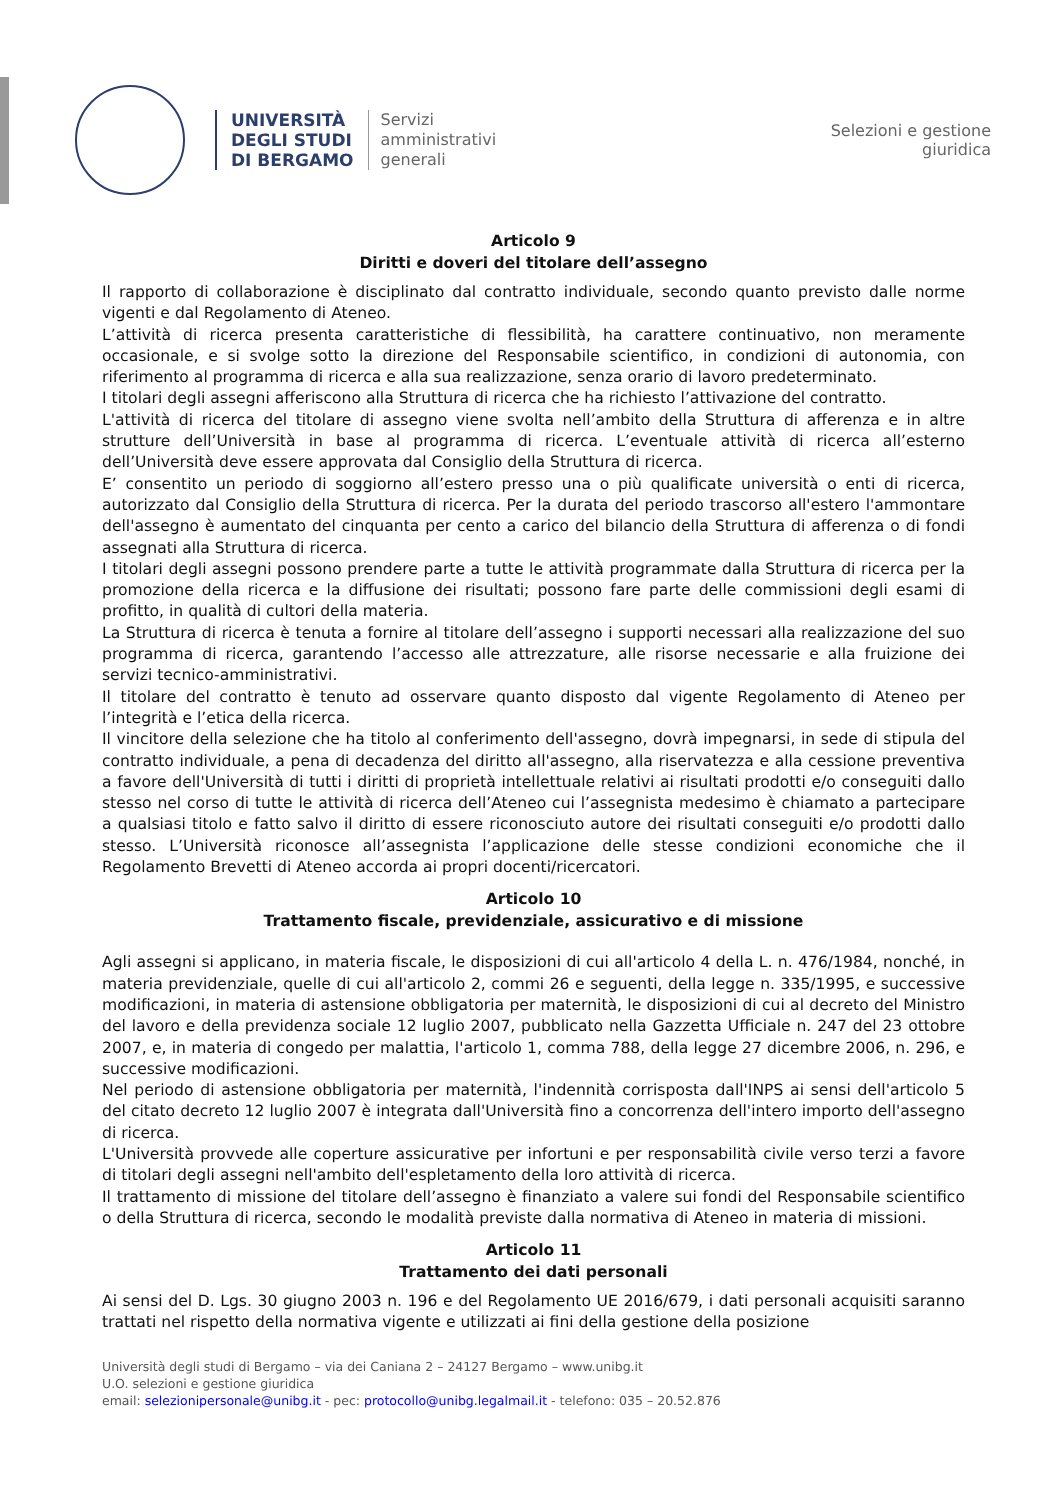UNIVERSITÀ
DEGLI STUDI
DI BERGAMO
Servizi
amministrativi
generali
Selezioni e gestione
giuridica
Articolo 9
Diritti e doveri del titolare dell’assegno
Il rapporto di collaborazione è disciplinato dal contratto individuale, secondo quanto previsto dalle norme vigenti e dal Regolamento di Ateneo.
L’attività di ricerca presenta caratteristiche di flessibilità, ha carattere continuativo, non meramente occasionale, e si svolge sotto la direzione del Responsabile scientifico, in condizioni di autonomia, con riferimento al programma di ricerca e alla sua realizzazione, senza orario di lavoro predeterminato.
I titolari degli assegni afferiscono alla Struttura di ricerca che ha richiesto l’attivazione del contratto.
L'attività di ricerca del titolare di assegno viene svolta nell’ambito della Struttura di afferenza e in altre strutture dell’Università in base al programma di ricerca. L’eventuale attività di ricerca all’esterno dell’Università deve essere approvata dal Consiglio della Struttura di ricerca.
E’ consentito un periodo di soggiorno all’estero presso una o più qualificate università o enti di ricerca, autorizzato dal Consiglio della Struttura di ricerca. Per la durata del periodo trascorso all'estero l'ammontare dell'assegno è aumentato del cinquanta per cento a carico del bilancio della Struttura di afferenza o di fondi assegnati alla Struttura di ricerca.
I titolari degli assegni possono prendere parte a tutte le attività programmate dalla Struttura di ricerca per la promozione della ricerca e la diffusione dei risultati; possono fare parte delle commissioni degli esami di profitto, in qualità di cultori della materia.
La Struttura di ricerca è tenuta a fornire al titolare dell’assegno i supporti necessari alla realizzazione del suo programma di ricerca, garantendo l’accesso alle attrezzature, alle risorse necessarie e alla fruizione dei servizi tecnico-amministrativi.
Il titolare del contratto è tenuto ad osservare quanto disposto dal vigente Regolamento di Ateneo per l’integrità e l’etica della ricerca.
Il vincitore della selezione che ha titolo al conferimento dell'assegno, dovrà impegnarsi, in sede di stipula del contratto individuale, a pena di decadenza del diritto all'assegno, alla riservatezza e alla cessione preventiva a favore dell'Università di tutti i diritti di proprietà intellettuale relativi ai risultati prodotti e/o conseguiti dallo stesso nel corso di tutte le attività di ricerca dell’Ateneo cui l’assegnista medesimo è chiamato a partecipare a qualsiasi titolo e fatto salvo il diritto di essere riconosciuto autore dei risultati conseguiti e/o prodotti dallo stesso. L’Università riconosce all’assegnista l’applicazione delle stesse condizioni economiche che il Regolamento Brevetti di Ateneo accorda ai propri docenti/ricercatori.
Articolo 10
Trattamento fiscale, previdenziale, assicurativo e di missione
Agli assegni si applicano, in materia fiscale, le disposizioni di cui all'articolo 4 della L. n. 476/1984, nonché, in materia previdenziale, quelle di cui all'articolo 2, commi 26 e seguenti, della legge n. 335/1995, e successive modificazioni, in materia di astensione obbligatoria per maternità, le disposizioni di cui al decreto del Ministro del lavoro e della previdenza sociale 12 luglio 2007, pubblicato nella Gazzetta Ufficiale n. 247 del 23 ottobre 2007, e, in materia di congedo per malattia, l'articolo 1, comma 788, della legge 27 dicembre 2006, n. 296, e successive modificazioni.
Nel periodo di astensione obbligatoria per maternità, l'indennità corrisposta dall'INPS ai sensi dell'articolo 5 del citato decreto 12 luglio 2007 è integrata dall'Università fino a concorrenza dell'intero importo dell'assegno di ricerca.
L'Università provvede alle coperture assicurative per infortuni e per responsabilità civile verso terzi a favore di titolari degli assegni nell'ambito dell'espletamento della loro attività di ricerca.
Il trattamento di missione del titolare dell’assegno è finanziato a valere sui fondi del Responsabile scientifico o della Struttura di ricerca, secondo le modalità previste dalla normativa di Ateneo in materia di missioni.
Articolo 11
Trattamento dei dati personali
Ai sensi del D. Lgs. 30 giugno 2003 n. 196 e del Regolamento UE 2016/679, i dati personali acquisiti saranno trattati nel rispetto della normativa vigente e utilizzati ai fini della gestione della posizione
Università degli studi di Bergamo – via dei Caniana 2 – 24127 Bergamo – www.unibg.it
U.O. selezioni e gestione giuridica
email: selezionipersonale@unibg.it - pec: protocollo@unibg.legalmail.it - telefono: 035 – 20.52.876